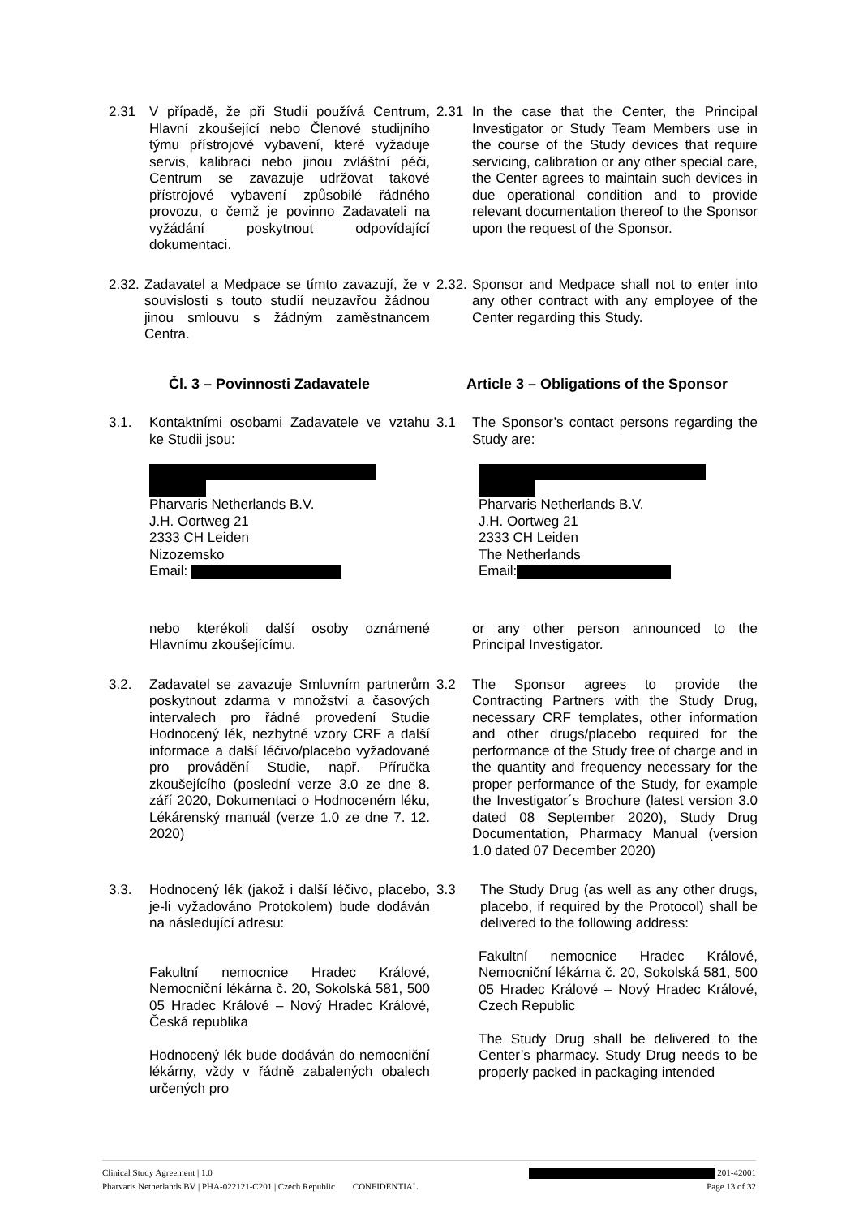2.31 V případě, že při Studii používá Centrum, Hlavní zkoušející nebo Členové studijního týmu přístrojové vybavení, které vyžaduje servis, kalibraci nebo jinou zvláštní péči, Centrum se zavazuje udržovat takové přístrojové vybavení způsobilé řádného provozu, o čemž je povinno Zadavateli na vyžádání poskytnout odpovídající dokumentaci.
2.31 In the case that the Center, the Principal Investigator or Study Team Members use in the course of the Study devices that require servicing, calibration or any other special care, the Center agrees to maintain such devices in due operational condition and to provide relevant documentation thereof to the Sponsor upon the request of the Sponsor.
2.32. Zadavatel a Medpace se tímto zavazují, že v souvislosti s touto studií neuzavřou žádnou jinou smlouvu s žádným zaměstnancem Centra.
2.32. Sponsor and Medpace shall not to enter into any other contract with any employee of the Center regarding this Study.
Čl. 3 – Povinnosti Zadavatele Article 3 – Obligations of the Sponsor
3.1. Kontaktními osobami Zadavatele ve vztahu ke Studii jsou:
Pharvaris Netherlands B.V.
J.H. Oortweg 21
2333 CH Leiden
Nizozemsko
Email:
nebo kterékoli další osoby oznámené Hlavnímu zkoušejícímu.
3.1 The Sponsor’s contact persons regarding the Study are:
Pharvaris Netherlands B.V.
J.H. Oortweg 21
2333 CH Leiden
The Netherlands
Email:
or any other person announced to the Principal Investigator.
3.2. Zadavatel se zavazuje Smluvním partnerům poskytnout zdarma v množství a časových intervalech pro řádné provedení Studie Hodnocený lék, nezbytné vzory CRF a další informace a další léčivo/placebo vyžadované pro provádění Studie, např. Příručka zkoušejícího (poslední verze 3.0 ze dne 8. září 2020, Dokumentaci o Hodnoceném léku, Lékárenský manuál (verze 1.0 ze dne 7. 12. 2020)
3.2 The Sponsor agrees to provide the Contracting Partners with the Study Drug, necessary CRF templates, other information and other drugs/placebo required for the performance of the Study free of charge and in the quantity and frequency necessary for the proper performance of the Study, for example the Investigator´s Brochure (latest version 3.0 dated 08 September 2020), Study Drug Documentation, Pharmacy Manual (version 1.0 dated 07 December 2020)
3.3. Hodnocený lék (jakož i další léčivo, placebo, je-li vyžadováno Protokolem) bude dodáván na následující adresu:
Fakultní nemocnice Hradec Králové, Nemocniční lékárna č. 20, Sokolská 581, 500 05 Hradec Králové – Nový Hradec Králové, Česká republika
Hodnocený lék bude dodáván do nemocniční lékárny, vždy v řádně zabalených obalech určených pro
3.3 The Study Drug (as well as any other drugs, placebo, if required by the Protocol) shall be delivered to the following address:
Fakultní nemocnice Hradec Králové, Nemocniční lékárna č. 20, Sokolská 581, 500 05 Hradec Králové – Nový Hradec Králové, Czech Republic
The Study Drug shall be delivered to the Center’s pharmacy. Study Drug needs to be properly packed in packaging intended
Clinical Study Agreement | 1.0 201-42001
Pharvaris Netherlands BV | PHA-022121-C201 | Czech Republic CONFIDENTIAL Page 13 of 32